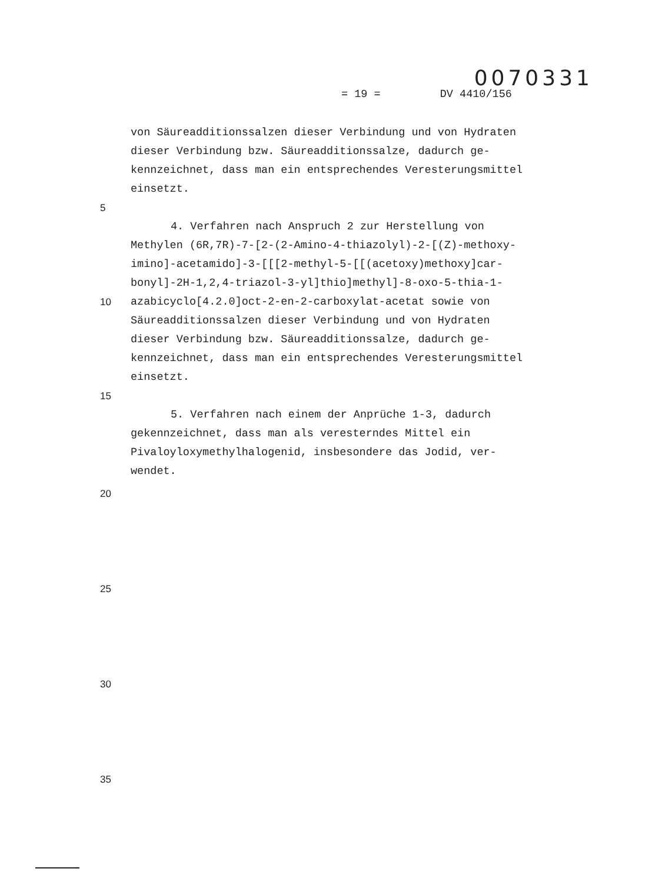0070331
= 19 = DV 4410/156
von Säureadditionssalzen dieser Verbindung und von Hydraten
dieser Verbindung bzw. Säureadditionssalze, dadurch ge-
kennzeichnet, dass man ein entsprechendes Veresterungsmittel
einsetzt.
5
4. Verfahren nach Anspruch 2 zur Herstellung von
Methylen (6R,7R)-7-[2-(2-Amino-4-thiazolyl)-2-[(Z)-methoxy-
imino]-acetamido]-3-[[[2-methyl-5-[[(acetoxy)methoxy]car-
bonyl]-2H-1,2,4-triazol-3-yl]thio]methyl]-8-oxo-5-thia-1-
10 azabicyclo[4.2.0]oct-2-en-2-carboxylat-acetat sowie von
Säureadditionssalzen dieser Verbindung und von Hydraten
dieser Verbindung bzw. Säureadditionssalze, dadurch ge-
kennzeichnet, dass man ein entsprechendes Veresterungsmittel
einsetzt.
15
5. Verfahren nach einem der Anprüche 1-3, dadurch
gekennzeichnet, dass man als veresterndes Mittel ein
Pivaloyloxymethylhalogenid, insbesondere das Jodid, ver-
wendet.
20
25
30
35